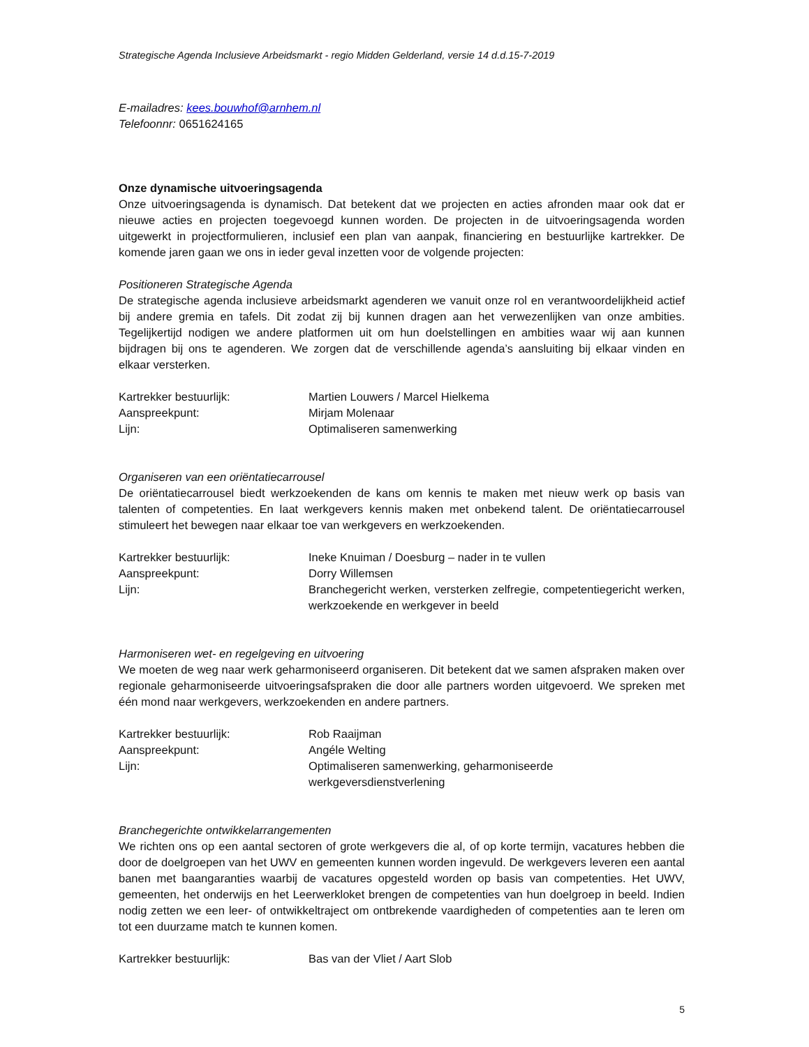Strategische Agenda Inclusieve Arbeidsmarkt - regio Midden Gelderland, versie 14 d.d.15-7-2019
E-mailadres: kees.bouwhof@arnhem.nl
Telefoonnr: 0651624165
Onze dynamische uitvoeringsagenda
Onze uitvoeringsagenda is dynamisch. Dat betekent dat we projecten en acties afronden maar ook dat er nieuwe acties en projecten toegevoegd kunnen worden. De projecten in de uitvoeringsagenda worden uitgewerkt in projectformulieren, inclusief een plan van aanpak, financiering en bestuurlijke kartrekker. De komende jaren gaan we ons in ieder geval inzetten voor de volgende projecten:
Positioneren Strategische Agenda
De strategische agenda inclusieve arbeidsmarkt agenderen we vanuit onze rol en verantwoordelijkheid actief bij andere gremia en tafels. Dit zodat zij bij kunnen dragen aan het verwezenlijken van onze ambities. Tegelijkertijd nodigen we andere platformen uit om hun doelstellingen en ambities waar wij aan kunnen bijdragen bij ons te agenderen. We zorgen dat de verschillende agenda’s aansluiting bij elkaar vinden en elkaar versterken.
Kartrekker bestuurlijk: Martien Louwers / Marcel Hielkema
Aanspreekpunt: Mirjam Molenaar
Lijn: Optimaliseren samenwerking
Organiseren van een oriëntatiecarrousel
De oriëntatiecarrousel biedt werkzoekenden de kans om kennis te maken met nieuw werk op basis van talenten of competenties. En laat werkgevers kennis maken met onbekend talent. De oriëntatiecarrousel stimuleert het bewegen naar elkaar toe van werkgevers en werkzoekenden.
Kartrekker bestuurlijk: Ineke Knuiman / Doesburg – nader in te vullen
Aanspreekpunt: Dorry Willemsen
Lijn: Branchegericht werken, versterken zelfregie, competentiegericht werken, werkzoekende en werkgever in beeld
Harmoniseren wet- en regelgeving en uitvoering
We moeten de weg naar werk geharmoniseerd organiseren. Dit betekent dat we samen afspraken maken over regionale geharmoniseerde uitvoeringsafspraken die door alle partners worden uitgevoerd. We spreken met één mond naar werkgevers, werkzoekenden en andere partners.
Kartrekker bestuurlijk: Rob Raaijman
Aanspreekpunt: Angéle Welting
Lijn: Optimaliseren samenwerking, geharmoniseerde
werkgeversdienstverlening
Branchegerichte ontwikkelarrangementen
We richten ons op een aantal sectoren of grote werkgevers die al, of op korte termijn, vacatures hebben die door de doelgroepen van het UWV en gemeenten kunnen worden ingevuld. De werkgevers leveren een aantal banen met baangaranties waarbij de vacatures opgesteld worden op basis van competenties. Het UWV, gemeenten, het onderwijs en het Leerwerkloket brengen de competenties van hun doelgroep in beeld. Indien nodig zetten we een leer- of ontwikkeltraject om ontbrekende vaardigheden of competenties aan te leren om tot een duurzame match te kunnen komen.
Kartrekker bestuurlijk: Bas van der Vliet / Aart Slob
5